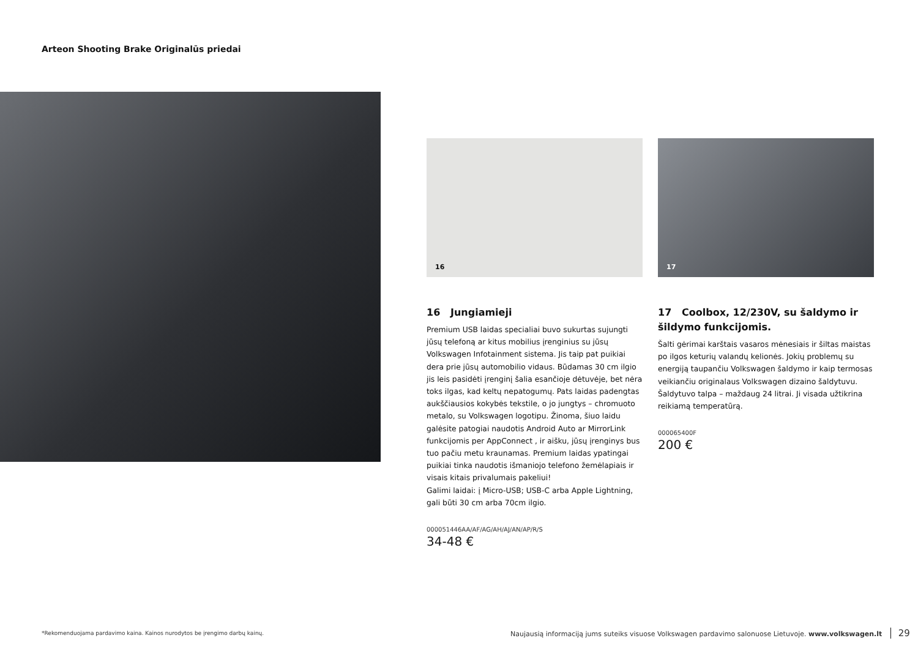Arteon Shooting Brake Originalūs priedai
16
16 Jungiamieji
Premium USB laidas specialiai buvo sukurtas sujungti jūsų telefoną ar kitus mobilius įrenginius su jūsų Volkswagen Infotainment sistema. Jis taip pat puikiai dera prie jūsų automobilio vidaus. Būdamas 30 cm ilgio jis leis pasidėti įrenginį šalia esančioje dėtuvėje, bet nėra toks ilgas, kad keltų nepatogumų. Pats laidas padengtas aukščiausios kokybės tekstile, o jo jungtys – chromuoto metalo, su Volkswagen logotipu. Žinoma, šiuo laidu galėsite patogiai naudotis Android Auto ar MirrorLink funkcijomis per AppConnect , ir aišku, jūsų įrenginys bus tuo pačiu metu kraunamas. Premium laidas ypatingai puikiai tinka naudotis išmaniojo telefono žemėlapiais ir visais kitais privalumais pakeliui!
Galimi laidai: į Micro-USB; USB-C arba Apple Lightning, gali būti 30 cm arba 70cm ilgio.
000051446AA/AF/AG/AH/AJ/AN/AP/R/S
34-48 €
17
17 Coolbox, 12/230V, su šaldymo ir šildymo funkcijomis.
Šalti gėrimai karštais vasaros mėnesiais ir šiltas maistas po ilgos keturių valandų kelionės. Jokių problemų su energiją taupančiu Volkswagen šaldymo ir kaip termosas veikiančiu originalaus Volkswagen dizaino šaldytuvu. Šaldytuvo talpa – maždaug 24 litrai. Ji visada užtikrina reikiamą temperatūrą.
000065400F
200 €
*Rekomenduojama pardavimo kaina. Kainos nurodytos be įrengimo darbų kainų.
Naujausią informaciją jums suteiks visuose Volkswagen pardavimo salonuose Lietuvoje. www.volkswagen.lt 29